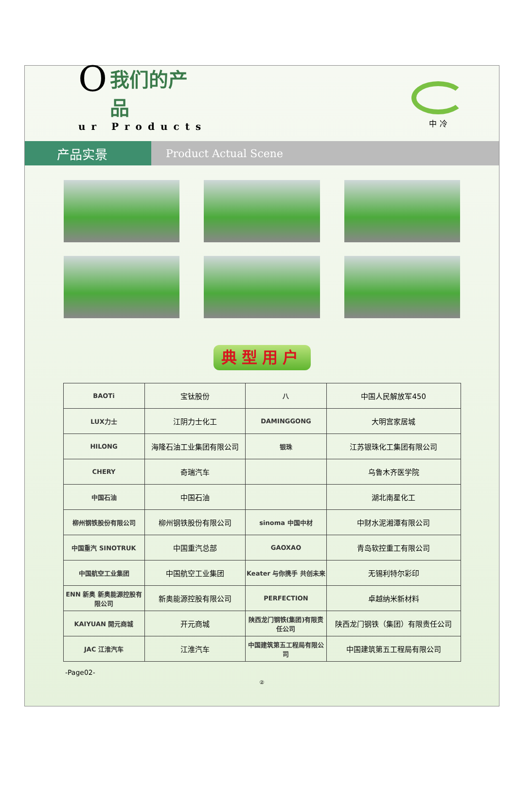O
我们的产品
ur Products
中 冷
产品实景
Product Actual Scene
典型用户
| BAOTi | 宝钛股份 | 八 | 中国人民解放军450 |
| LUX力士 | 江阴力士化工 | DAMINGGONG | 大明宫家居城 |
| HILONG | 海隆石油工业集团有限公司 | 银珠 | 江苏银珠化工集团有限公司 |
| CHERY | 奇瑞汽车 | | 乌鲁木齐医学院 |
| 中国石油 | 中国石油 | | 湖北南星化工 |
| 柳州钢铁股份有限公司 | 柳州钢铁股份有限公司 | sinoma 中国中材 | 中财水泥湘潭有限公司 |
| 中国重汽 SINOTRUK | 中国重汽总部 | GAOXAO | 青岛软控重工有限公司 |
| 中国航空工业集团 | 中国航空工业集团 | Keater 与你携手 共创未来 | 无锡利特尔彩印 |
| ENN 新奥 新奥能源控股有限公司 | 新奥能源控股有限公司 | PERFECTION | 卓越纳米新材料 |
| KAIYUAN 開元商城 | 开元商城 | 陕西龙门钢铁(集团)有限责任公司 | 陕西龙门钢铁（集团）有限责任公司 |
| JAC 江淮汽车 | 江淮汽车 | 中国建筑第五工程局有限公司 | 中国建筑第五工程局有限公司 |
-Page02-
②